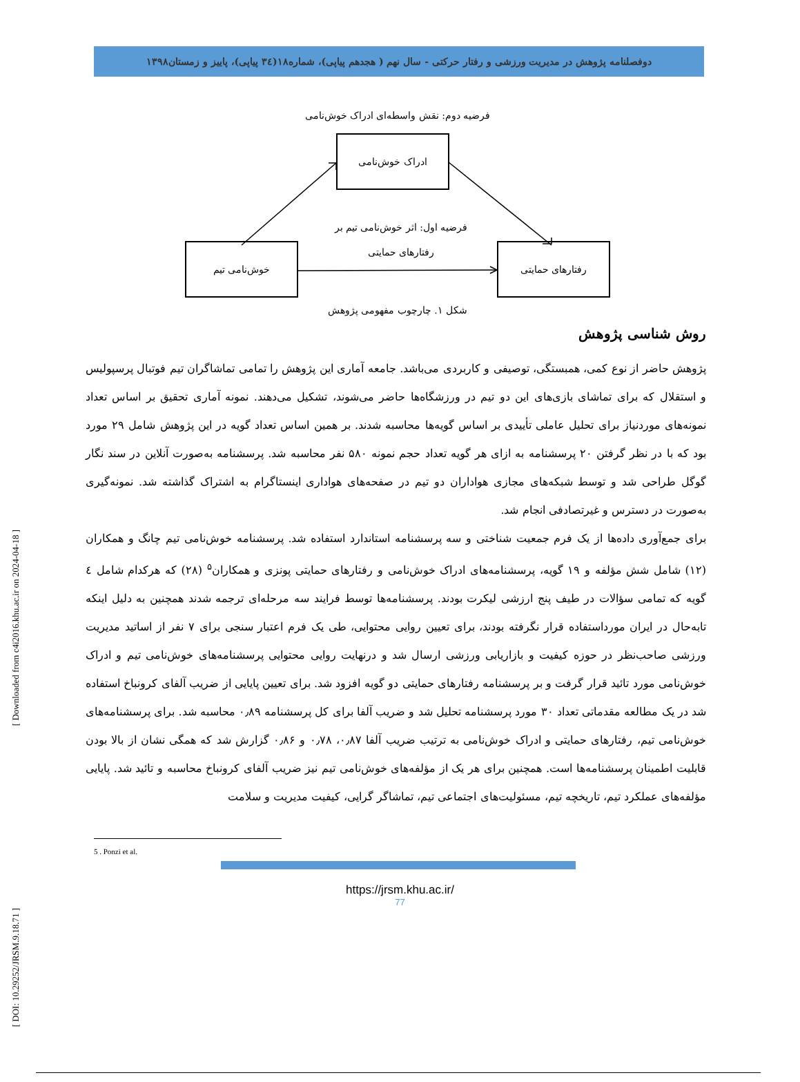دوفصلنامه پژوهش در مدیریت ورزشی و رفتار حرکتی - سال نهم ( هجدهم پیاپی)، شماره۱۸(۳٤ پیاپی)، پاییز و زمستان۱۳۹۸
فرضیه دوم: نقش واسطه‌ای ادراک خوش‌نامی
ادراک خوش‌نامی
فرضیه اول: اثر خوش‌نامی تیم بر
رفتارهای حمایتی
خوش‌نامی تیم رفتارهای حمایتی
شکل ۱. چارچوب مفهومی پژوهش
روش شناسی پژوهش
پژوهش حاضر از نوع کمی، همبستگی، توصیفی و کاربردی می‌باشد. جامعه آماری این پژوهش را تمامی تماشاگران تیم فوتبال پرسپولیس و استقلال که برای تماشای بازی‌های این دو تیم در ورزشگاه‌ها حاضر می‌شوند، تشکیل می‌دهند. نمونه آماری تحقیق بر اساس تعداد نمونه‌های موردنیاز برای تحلیل عاملی تأییدی بر اساس گویه‌ها محاسبه شدند. بر همین اساس تعداد گویه در این پژوهش شامل ۲۹ مورد بود که با در نظر گرفتن ۲۰ پرسشنامه به ازای هر گویه تعداد حجم نمونه ۵۸۰ نفر محاسبه شد. پرسشنامه به‌صورت آنلاین در سند نگار گوگل طراحی شد و توسط شبکه‌های مجازی هواداران دو تیم در صفحه‌های هواداری اینستاگرام به اشتراک گذاشته شد. نمونه‌گیری به‌صورت در دسترس و غیرتصادفی انجام شد.
برای جمع‌آوری داده‌ها از یک فرم جمعیت شناختی و سه پرسشنامه استاندارد استفاده شد. پرسشنامه خوش‌نامی تیم چانگ و همکاران (۱۲) شامل شش مؤلفه و ۱۹ گویه، پرسشنامه‌های ادراک خوش‌نامی و رفتارهای حمایتی پونزی و همکاران<sup>۵</sup> (۲۸) که هرکدام شامل ٤ گویه که تمامی سؤالات در طیف پنج ارزشی لیکرت بودند. پرسشنامه‌ها توسط فرایند سه مرحله‌ای ترجمه شدند همچنین به دلیل اینکه تابه‌حال در ایران مورداستفاده قرار نگرفته بودند، برای تعیین روایی محتوایی، طی یک فرم اعتبار سنجی برای ۷ نفر از اساتید مدیریت ورزشی صاحب‌نظر در حوزه کیفیت و بازاریابی ورزشی ارسال شد و درنهایت روایی محتوایی پرسشنامه‌های خوش‌نامی تیم و ادراک خوش‌نامی مورد تائید قرار گرفت و بر پرسشنامه رفتارهای حمایتی دو گویه افزود شد. برای تعیین پایایی از ضریب آلفای کرونباخ استفاده شد در یک مطالعه مقدماتی تعداد ۳۰ مورد پرسشنامه تحلیل شد و ضریب آلفا برای کل پرسشنامه ۰٫۸۹ محاسبه شد. برای پرسشنامه‌های خوش‌نامی تیم، رفتارهای حمایتی و ادراک خوش‌نامی به ترتیب ضریب آلفا ۰٫۸۷، ۰٫۷۸ و ۰٫۸۶ گزارش شد که همگی نشان از بالا بودن قابلیت اطمینان پرسشنامه‌ها است. همچنین برای هر یک از مؤلفه‌های خوش‌نامی تیم نیز ضریب آلفای کرونباخ محاسبه و تائید شد. پایایی مؤلفه‌های عملکرد تیم، تاریخچه تیم، مسئولیت‌های اجتماعی تیم، تماشاگر گرایی، کیفیت مدیریت و سلامت
5 . Ponzi et al.
https://jrsm.khu.ac.ir/
77
[ Downloaded from c4i2016.khu.ac.ir on 2024-04-18 ]
[ DOI: 10.29252/JRSM.9.18.71 ]